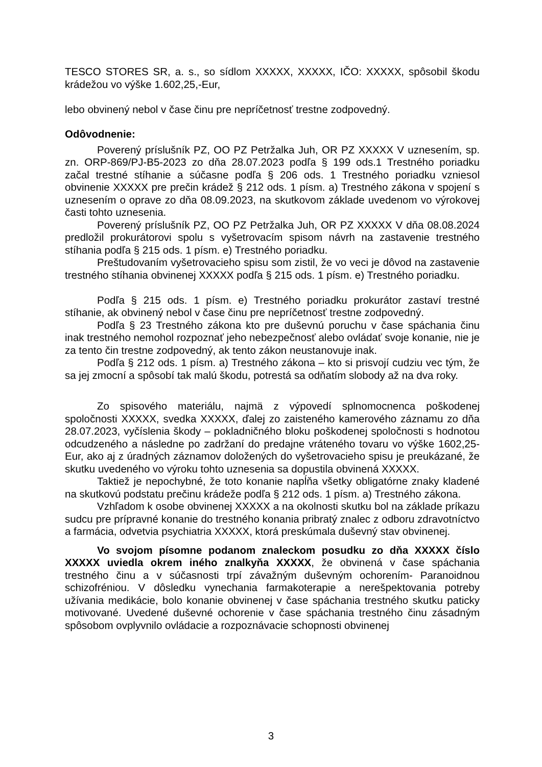TESCO STORES SR, a. s., so sídlom XXXXX, XXXXX, IČO: XXXXX, spôsobil škodu krádežou vo výške 1.602,25,-Eur,
lebo obvinený nebol v čase činu pre nepríčetnosť trestne zodpovedný.
Odôvodnenie:
Poverený príslušník PZ, OO PZ Petržalka Juh, OR PZ XXXXX V uznesením, sp. zn. ORP-869/PJ-B5-2023 zo dňa 28.07.2023 podľa § 199 ods.1 Trestného poriadku začal trestné stíhanie a súčasne podľa § 206 ods. 1 Trestného poriadku vzniesol obvinenie XXXXX pre prečin krádež § 212 ods. 1 písm. a) Trestného zákona v spojení s uznesením o oprave zo dňa 08.09.2023, na skutkovom základe uvedenom vo výrokovej časti tohto uznesenia.
Poverený príslušník PZ, OO PZ Petržalka Juh, OR PZ XXXXX V dňa 08.08.2024 predložil prokurátorovi spolu s vyšetrovacím spisom návrh na zastavenie trestného stíhania podľa § 215 ods. 1 písm. e) Trestného poriadku.
Preštudovaním vyšetrovacieho spisu som zistil, že vo veci je dôvod na zastavenie trestného stíhania obvinenej XXXXX podľa § 215 ods. 1 písm. e) Trestného poriadku.
Podľa § 215 ods. 1 písm. e) Trestného poriadku prokurátor zastaví trestné stíhanie, ak obvinený nebol v čase činu pre nepríčetnosť trestne zodpovedný.
Podľa § 23 Trestného zákona kto pre duševnú poruchu v čase spáchania činu inak trestného nemohol rozpoznať jeho nebezpečnosť alebo ovládať svoje konanie, nie je za tento čin trestne zodpovedný, ak tento zákon neustanovuje inak.
Podľa § 212 ods. 1 písm. a) Trestného zákona – kto si prisvojí cudziu vec tým, že sa jej zmocní a spôsobí tak malú škodu, potrestá sa odňatím slobody až na dva roky.
Zo spisového materiálu, najmä z výpovedí splnomocnenca poškodenej spoločnosti XXXXX, svedka XXXXX, ďalej zo zaisteného kamerového záznamu zo dňa 28.07.2023, vyčíslenia škody – pokladničného bloku poškodenej spoločnosti s hodnotou odcudzeného a následne po zadržaní do predajne vráteného tovaru vo výške 1602,25-Eur, ako aj z úradných záznamov doložených do vyšetrovacieho spisu je preukázané, že skutku uvedeného vo výroku tohto uznesenia sa dopustila obvinená XXXXX.
Taktiež je nepochybné, že toto konanie napĺňa všetky obligatórne znaky kladené na skutkovú podstatu prečinu krádeže podľa § 212 ods. 1 písm. a) Trestného zákona.
Vzhľadom k osobe obvinenej XXXXX a na okolnosti skutku bol na základe príkazu sudcu pre prípravné konanie do trestného konania pribratý znalec z odboru zdravotníctvo a farmácia, odvetvia psychiatria XXXXX, ktorá preskúmala duševný stav obvinenej.
Vo svojom písomne podanom znaleckom posudku zo dňa XXXXX číslo XXXXX uviedla okrem iného znalkyňa XXXXX, že obvinená v čase spáchania trestného činu a v súčasnosti trpí závažným duševným ochorením- Paranoidnou schizofréniou. V dôsledku vynechania farmakoterapie a nerešpektovania potreby užívania medikácie, bolo konanie obvinenej v čase spáchania trestného skutku paticky motivované. Uvedené duševné ochorenie v čase spáchania trestného činu zásadným spôsobom ovplyvnilo ovládacie a rozpoznávacie schopnosti obvinenej
3